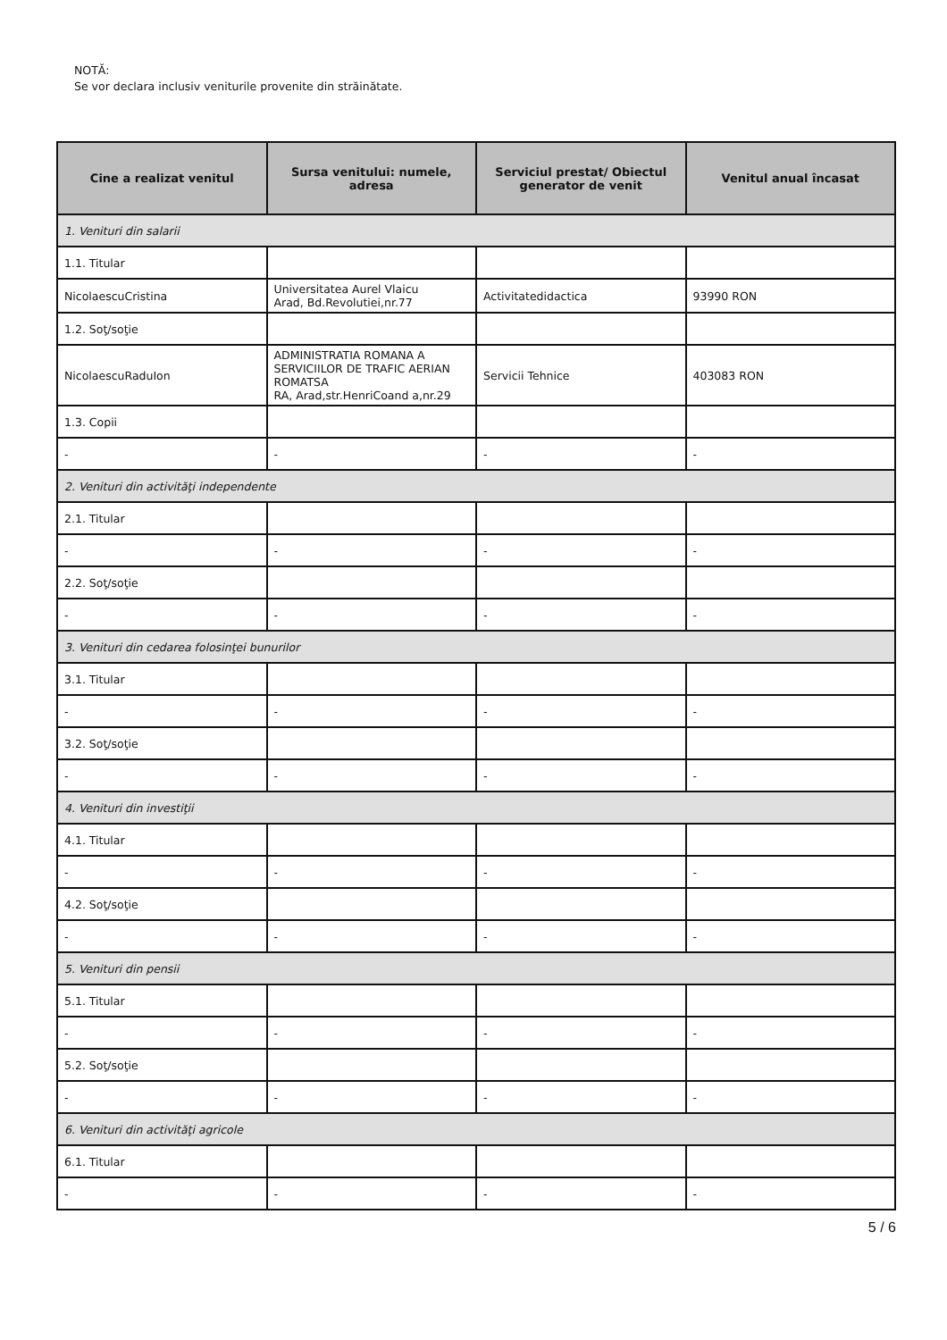NOTĂ:
Se vor declara inclusiv veniturile provenite din străinătate.
| Cine a realizat venitul | Sursa venitului: numele, adresa | Serviciul prestat/ Obiectul generator de venit | Venitul anual încasat |
| --- | --- | --- | --- |
| 1. Venituri din salarii | | | |
| 1.1. Titular | | | |
| NicolaescuCristina | Universitatea Aurel Vlaicu Arad, Bd.Revolutiei,nr.77 | Activitatedidactica | 93990 RON |
| 1.2. Soţ/soţie | | | |
| NicolaescuRaduIon | ADMINISTRATIA ROMANA A SERVICIILOR DE TRAFIC AERIAN ROMATSA RA, Arad,str.HenriCoand a,nr.29 | Servicii Tehnice | 403083 RON |
| 1.3. Copii | | | |
| - | - | - | - |
| 2. Venituri din activităţi independente | | | |
| 2.1. Titular | | | |
| - | - | - | - |
| 2.2. Soţ/soţie | | | |
| - | - | - | - |
| 3. Venituri din cedarea folosinţei bunurilor | | | |
| 3.1. Titular | | | |
| - | - | - | - |
| 3.2. Soţ/soţie | | | |
| - | - | - | - |
| 4. Venituri din investiţii | | | |
| 4.1. Titular | | | |
| - | - | - | - |
| 4.2. Soţ/soţie | | | |
| - | - | - | - |
| 5. Venituri din pensii | | | |
| 5.1. Titular | | | |
| - | - | - | - |
| 5.2. Soţ/soţie | | | |
| - | - | - | - |
| 6. Venituri din activităţi agricole | | | |
| 6.1. Titular | | | |
| - | - | - | - |
5 / 6